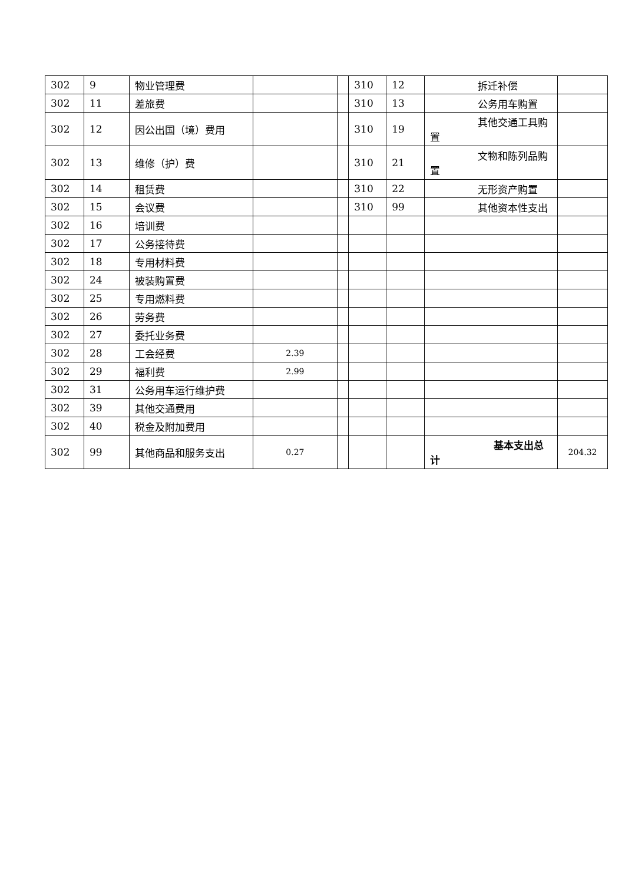| 302 | 9 | 物业管理费 | | | 310 | 12 | 拆迁补偿 | |
| 302 | 11 | 差旅费 | | | 310 | 13 | 公务用车购置 | |
| 302 | 12 | 因公出国（境）费用 | | | 310 | 19 | 其他交通工具购 置 | |
| 302 | 13 | 维修（护）费 | | | 310 | 21 | 文物和陈列品购 置 | |
| 302 | 14 | 租赁费 | | | 310 | 22 | 无形资产购置 | |
| 302 | 15 | 会议费 | | | 310 | 99 | 其他资本性支出 | |
| 302 | 16 | 培训费 | | | | | | |
| 302 | 17 | 公务接待费 | | | | | | |
| 302 | 18 | 专用材料费 | | | | | | |
| 302 | 24 | 被装购置费 | | | | | | |
| 302 | 25 | 专用燃料费 | | | | | | |
| 302 | 26 | 劳务费 | | | | | | |
| 302 | 27 | 委托业务费 | | | | | | |
| 302 | 28 | 工会经费 | 2.39 | | | | | |
| 302 | 29 | 福利费 | 2.99 | | | | | |
| 302 | 31 | 公务用车运行维护费 | | | | | | |
| 302 | 39 | 其他交通费用 | | | | | | |
| 302 | 40 | 税金及附加费用 | | | | | | |
| 302 | 99 | 其他商品和服务支出 | 0.27 | | | | 基本支出总 计 | 204.32 |